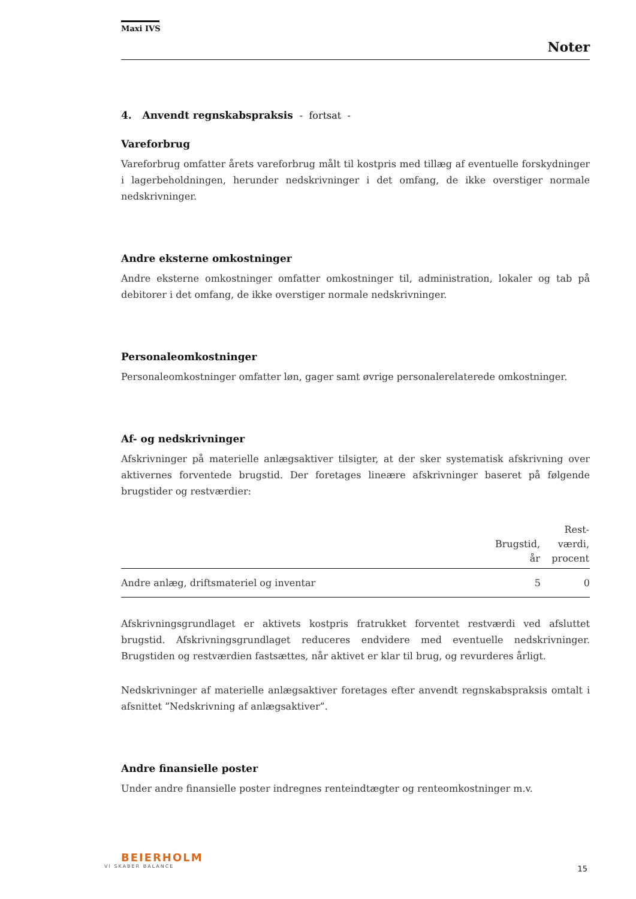Maxi IVS
Noter
4. Anvendt regnskabspraksis - fortsat -
Vareforbrug
Vareforbrug omfatter årets vareforbrug målt til kostpris med tillæg af eventuelle forskydninger i lagerbeholdningen, herunder nedskrivninger i det omfang, de ikke overstiger normale nedskrivninger.
Andre eksterne omkostninger
Andre eksterne omkostninger omfatter omkostninger til, administration, lokaler og tab på debitorer i det omfang, de ikke overstiger normale nedskrivninger.
Personaleomkostninger
Personaleomkostninger omfatter løn, gager samt øvrige personalerelaterede omkostninger.
Af- og nedskrivninger
Afskrivninger på materielle anlægsaktiver tilsigter, at der sker systematisk afskrivning over aktivernes forventede brugstid. Der foretages lineære afskrivninger baseret på følgende brugstider og restværdier:
| | Brugstid, år | Rest- værdi, procent |
| --- | --- | --- |
| Andre anlæg, driftsmateriel og inventar | 5 | 0 |
Afskrivningsgrundlaget er aktivets kostpris fratrukket forventet restværdi ved afsluttet brugstid. Afskrivningsgrundlaget reduceres endvidere med eventuelle nedskrivninger. Brugstiden og restværdien fastsættes, når aktivet er klar til brug, og revurderes årligt.
Nedskrivninger af materielle anlægsaktiver foretages efter anvendt regnskabspraksis omtalt i afsnittet ”Nedskrivning af anlægsaktiver”.
Andre finansielle poster
Under andre finansielle poster indregnes renteindtægter og renteomkostninger m.v.
BEIERHOLM
VI SKABER BALANCE
15